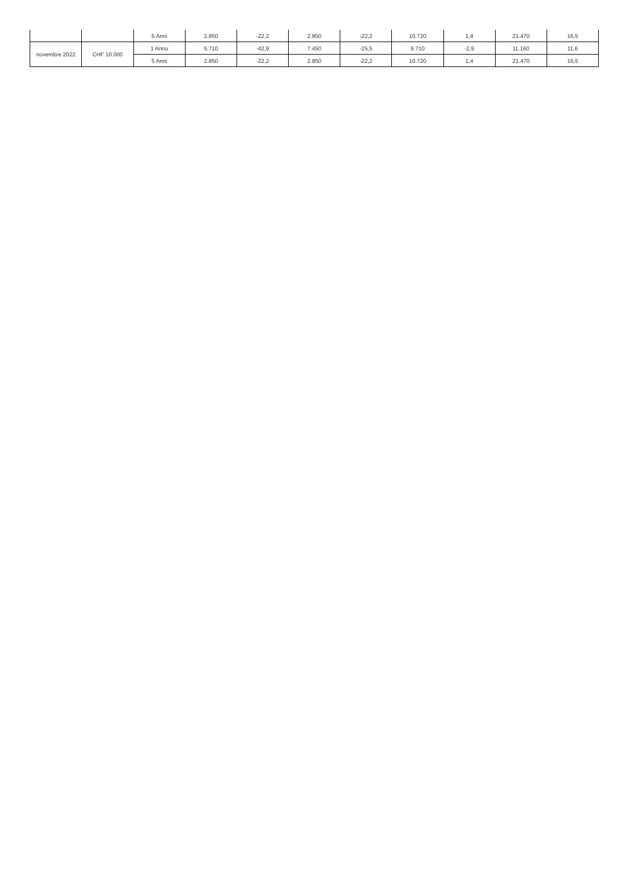| | | 5 Anni | 2.850 | -22,2 | 2.850 | -22,2 | 10.720 | 1,4 | 21.470 | 16,5 |
| novembre 2022 | CHF 10.000 | 1 Anno | 5.710 | -42,9 | 7.450 | -25,5 | 9.710 | -2,9 | 11.160 | 11,6 |
| | | 5 Anni | 2.850 | -22,2 | 2.850 | -22,2 | 10.720 | 1,4 | 21.470 | 16,5 |